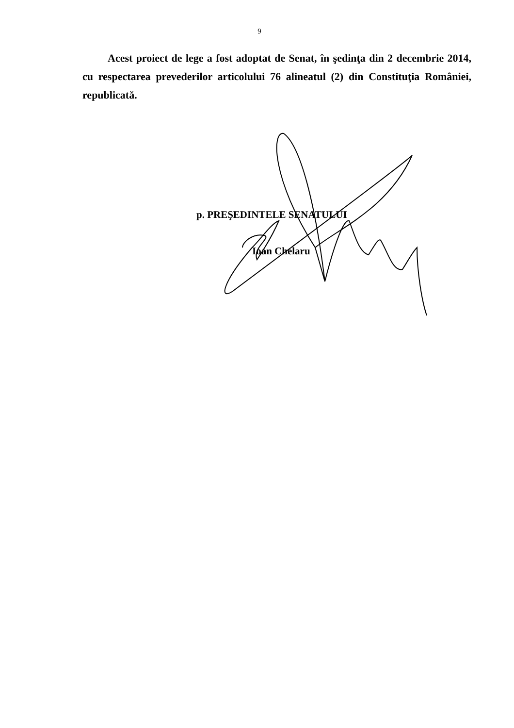9
Acest proiect de lege a fost adoptat de Senat, în şedinţa din 2 decembrie 2014, cu respectarea prevederilor articolului 76 alineatul (2) din Constituţia României, republicată.
p. PREŞEDINTELE SENATULUI
Ioan Chelaru